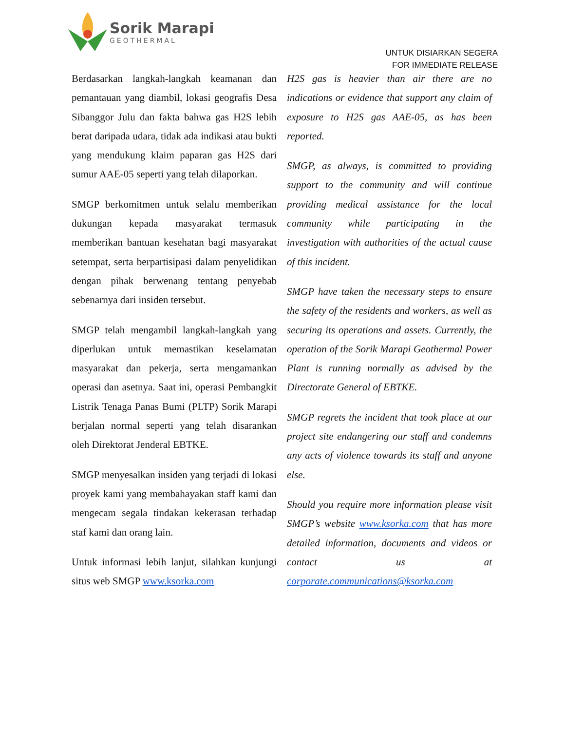Sorik Marapi
GEOTHERMAL
UNTUK DISIARKAN SEGERA
FOR IMMEDIATE RELEASE
Berdasarkan langkah-langkah keamanan dan pemantauan yang diambil, lokasi geografis Desa Sibanggor Julu dan fakta bahwa gas H2S lebih berat daripada udara, tidak ada indikasi atau bukti yang mendukung klaim paparan gas H2S dari sumur AAE-05 seperti yang telah dilaporkan.
SMGP berkomitmen untuk selalu memberikan dukungan kepada masyarakat termasuk memberikan bantuan kesehatan bagi masyarakat setempat, serta berpartisipasi dalam penyelidikan dengan pihak berwenang tentang penyebab sebenarnya dari insiden tersebut.
SMGP telah mengambil langkah-langkah yang diperlukan untuk memastikan keselamatan masyarakat dan pekerja, serta mengamankan operasi dan asetnya. Saat ini, operasi Pembangkit Listrik Tenaga Panas Bumi (PLTP) Sorik Marapi berjalan normal seperti yang telah disarankan oleh Direktorat Jenderal EBTKE.
SMGP menyesalkan insiden yang terjadi di lokasi proyek kami yang membahayakan staff kami dan mengecam segala tindakan kekerasan terhadap staf kami dan orang lain.
Untuk informasi lebih lanjut, silahkan kunjungi situs web SMGP www.ksorka.com
H2S gas is heavier than air there are no indications or evidence that support any claim of exposure to H2S gas AAE-05, as has been reported.
SMGP, as always, is committed to providing support to the community and will continue providing medical assistance for the local community while participating in the investigation with authorities of the actual cause of this incident.
SMGP have taken the necessary steps to ensure the safety of the residents and workers, as well as securing its operations and assets. Currently, the operation of the Sorik Marapi Geothermal Power Plant is running normally as advised by the Directorate General of EBTKE.
SMGP regrets the incident that took place at our project site endangering our staff and condemns any acts of violence towards its staff and anyone else.
Should you require more information please visit SMGP’s website www.ksorka.com that has more detailed information, documents and videos or contact us at corporate.communications@ksorka.com